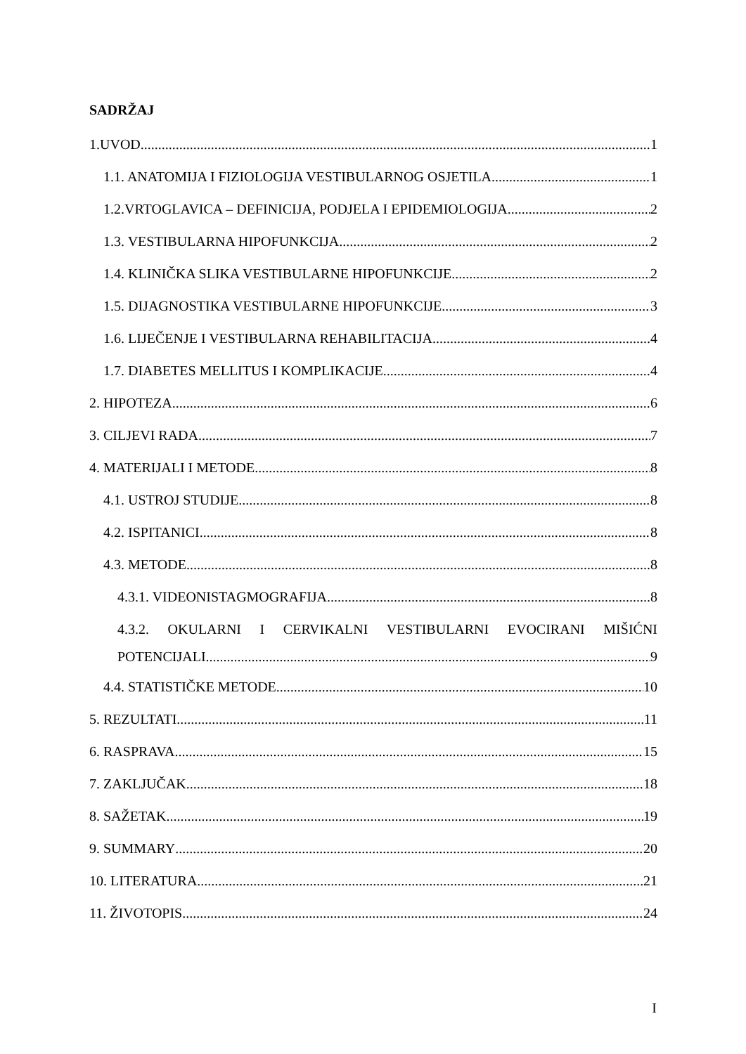SADRŽAJ
1.UVOD 1
1.1. ANATOMIJA I FIZIOLOGIJA VESTIBULARNOG OSJETILA 1
1.2.VRTOGLAVICA – DEFINICIJA, PODJELA I EPIDEMIOLOGIJA 2
1.3. VESTIBULARNA HIPOFUNKCIJA 2
1.4. KLINIČKA SLIKA VESTIBULARNE HIPOFUNKCIJE 2
1.5. DIJAGNOSTIKA VESTIBULARNE HIPOFUNKCIJE 3
1.6. LIJEČENJE I VESTIBULARNA REHABILITACIJA 4
1.7. DIABETES MELLITUS I KOMPLIKACIJE 4
2. HIPOTEZA 6
3. CILJEVI RADA 7
4. MATERIJALI I METODE 8
4.1. USTROJ STUDIJE 8
4.2. ISPITANICI 8
4.3. METODE 8
4.3.1. VIDEONISTAGMOGRAFIJA 8
4.3.2. OKULARNI I CERVIKALNI VESTIBULARNI EVOCIRANI MIŠIĆNI
POTENCIJALI 9
4.4. STATISTIČKE METODE 10
5. REZULTATI 11
6. RASPRAVA 15
7. ZAKLJUČAK 18
8. SAŽETAK 19
9. SUMMARY 20
10. LITERATURA 21
11. ŽIVOTOPIS 24
I